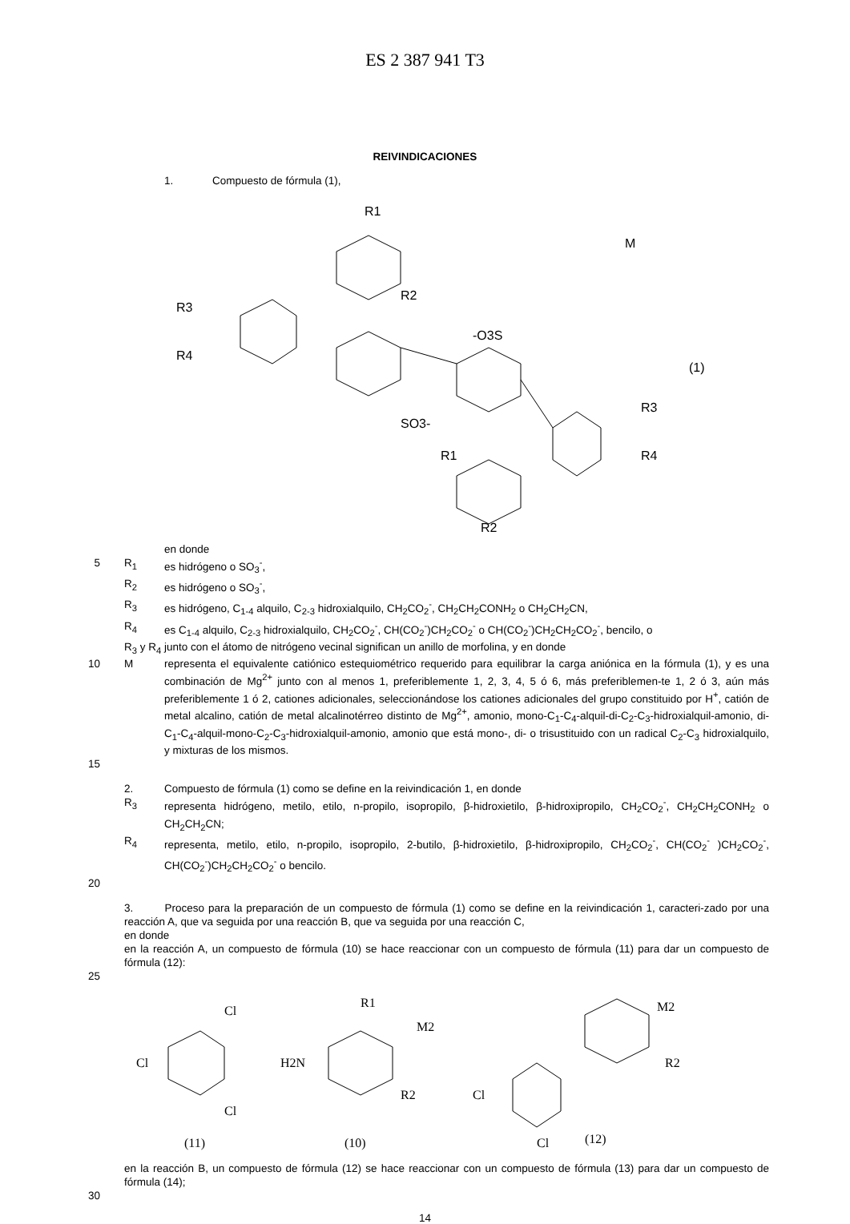ES 2 387 941 T3
REIVINDICACIONES
1. Compuesto de fórmula (1),
R1
M
R2
R3
R4
-O3S
(1)
SO3-
R3
R4
R1
R2
en donde
5 R<sub>1</sub> es hidrógeno o SO<sub>3</sub><sup>-</sup>,
R<sub>2</sub> es hidrógeno o SO<sub>3</sub><sup>-</sup>,
R<sub>3</sub> es hidrógeno, C<sub>1-4</sub> alquilo, C<sub>2-3</sub> hidroxialquilo, CH<sub>2</sub>CO<sub>2</sub><sup>-</sup>, CH<sub>2</sub>CH<sub>2</sub>CONH<sub>2</sub> o CH<sub>2</sub>CH<sub>2</sub>CN,
R<sub>4</sub> es C<sub>1-4</sub> alquilo, C<sub>2-3</sub> hidroxialquilo, CH<sub>2</sub>CO<sub>2</sub><sup>-</sup>, CH(CO<sub>2</sub><sup>-</sup>)CH<sub>2</sub>CO<sub>2</sub><sup>-</sup> o CH(CO<sub>2</sub><sup>-</sup>)CH<sub>2</sub>CH<sub>2</sub>CO<sub>2</sub><sup>-</sup>, bencilo, o
R<sub>3</sub> y R<sub>4</sub> junto con el átomo de nitrógeno vecinal significan un anillo de morfolina, y en donde
10 M representa el equivalente catiónico estequiométrico requerido para equilibrar la carga aniónica en la fórmula (1), y es una combinación de Mg<sup>2+</sup> junto con al menos 1, preferiblemente 1, 2, 3, 4, 5 ó 6, más preferiblemen-te 1, 2 ó 3, aún más preferiblemente 1 ó 2, cationes adicionales, seleccionándose los cationes adicionales del grupo constituido por H<sup>+</sup>, catión de metal alcalino, catión de metal alcalinotérreo distinto de Mg<sup>2+</sup>, amonio, mono-C<sub>1</sub>-C<sub>4</sub>-alquil-di-C<sub>2</sub>-C<sub>3</sub>-hidroxialquil-amonio, di-C<sub>1</sub>-C<sub>4</sub>-alquil-mono-C<sub>2</sub>-C<sub>3</sub>-hidroxialquil-amonio, amonio que está mono-, di- o trisustituido con un radical C<sub>2</sub>-C<sub>3</sub> hidroxialquilo, y mixturas de los mismos.
15
2. Compuesto de fórmula (1) como se define en la reivindicación 1, en donde
R<sub>3</sub> representa hidrógeno, metilo, etilo, n-propilo, isopropilo, β-hidroxietilo, β-hidroxipropilo, CH<sub>2</sub>CO<sub>2</sub><sup>-</sup>, CH<sub>2</sub>CH<sub>2</sub>CONH<sub>2</sub> o CH<sub>2</sub>CH<sub>2</sub>CN;
R<sub>4</sub> representa, metilo, etilo, n-propilo, isopropilo, 2-butilo, β-hidroxietilo, β-hidroxipropilo, CH<sub>2</sub>CO<sub>2</sub><sup>-</sup>, CH(CO<sub>2</sub><sup>-</sup> )CH<sub>2</sub>CO<sub>2</sub><sup>-</sup>, CH(CO<sub>2</sub><sup>-</sup>)CH<sub>2</sub>CH<sub>2</sub>CO<sub>2</sub><sup>-</sup> o bencilo.
20
3. Proceso para la preparación de un compuesto de fórmula (1) como se define en la reivindicación 1, caracteri-zado por una reacción A, que va seguida por una reacción B, que va seguida por una reacción C,
en donde
en la reacción A, un compuesto de fórmula (10) se hace reaccionar con un compuesto de fórmula (11) para dar un compuesto de fórmula (12):
25
Cl
Cl
Cl
(11)
R1
M2
H2N
R2
(10)
M2
R2
Cl
Cl
(12)
en la reacción B, un compuesto de fórmula (12) se hace reaccionar con un compuesto de fórmula (13) para dar un compuesto de fórmula (14);
30
14